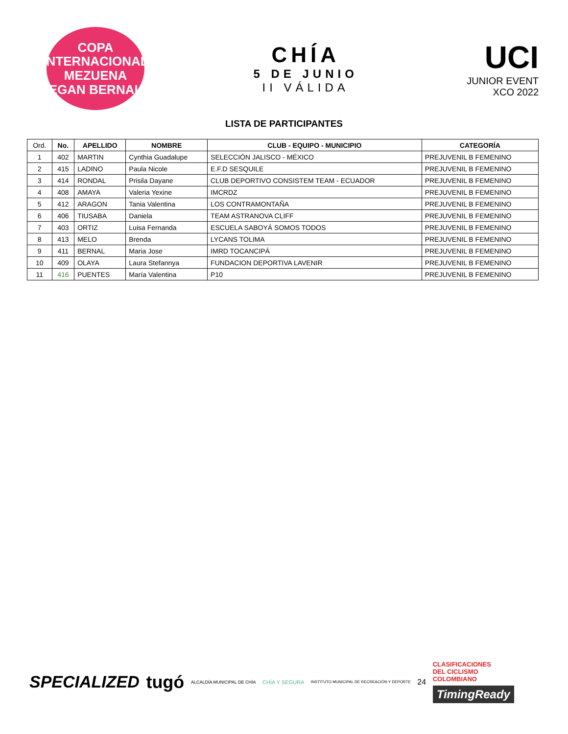COPA INTERNACIONAL
MEZUENA
EGAN BERNAL
CHÍA
5 DE JUNIO
II VÁLIDA
UCI
JUNIOR EVENT
XCO 2022
LISTA DE PARTICIPANTES
| Ord. | No. | APELLIDO | NOMBRE | CLUB - EQUIPO - MUNICIPIO | CATEGORÍA |
| --- | --- | --- | --- | --- | --- |
| 1 | 402 | MARTIN | Cynthia Guadalupe | SELECCIÓN JALISCO - MÉXICO | PREJUVENIL B FEMENINO |
| 2 | 415 | LADINO | Paula Nicole | E.F.D SESQUILE | PREJUVENIL B FEMENINO |
| 3 | 414 | RONDAL | Prisila Dayane | CLUB DEPORTIVO CONSISTEM TEAM - ECUADOR | PREJUVENIL B FEMENINO |
| 4 | 408 | AMAYA | Valeria Yexine | IMCRDZ | PREJUVENIL B FEMENINO |
| 5 | 412 | ARAGON | Tania Valentina | LOS CONTRAMONTAÑA | PREJUVENIL B FEMENINO |
| 6 | 406 | TIUSABA | Daniela | TEAM ASTRANOVA CLIFF | PREJUVENIL B FEMENINO |
| 7 | 403 | ORTIZ | Luisa Fernanda | ESCUELA SABOYÁ SOMOS TODOS | PREJUVENIL B FEMENINO |
| 8 | 413 | MELO | Brenda | LYCANS TOLIMA | PREJUVENIL B FEMENINO |
| 9 | 411 | BERNAL | Maria Jose | IMRD TOCANCIPÁ | PREJUVENIL B FEMENINO |
| 10 | 409 | OLAYA | Laura Stefannya | FUNDACION DEPORTIVA LAVENIR | PREJUVENIL B FEMENINO |
| 11 | 416 | PUENTES | María Valentina | P10 | PREJUVENIL B FEMENINO |
SPECIALIZED tugó ALCALDÍA MUNICIPAL DE CHÍA CHÍA Y SEGURA INSTITUTO MUNICIPAL DE RECREACIÓN Y DEPORTE 24
CLASIFICACIONES
DEL CICLISMO
COLOMBIANO
TimingReady